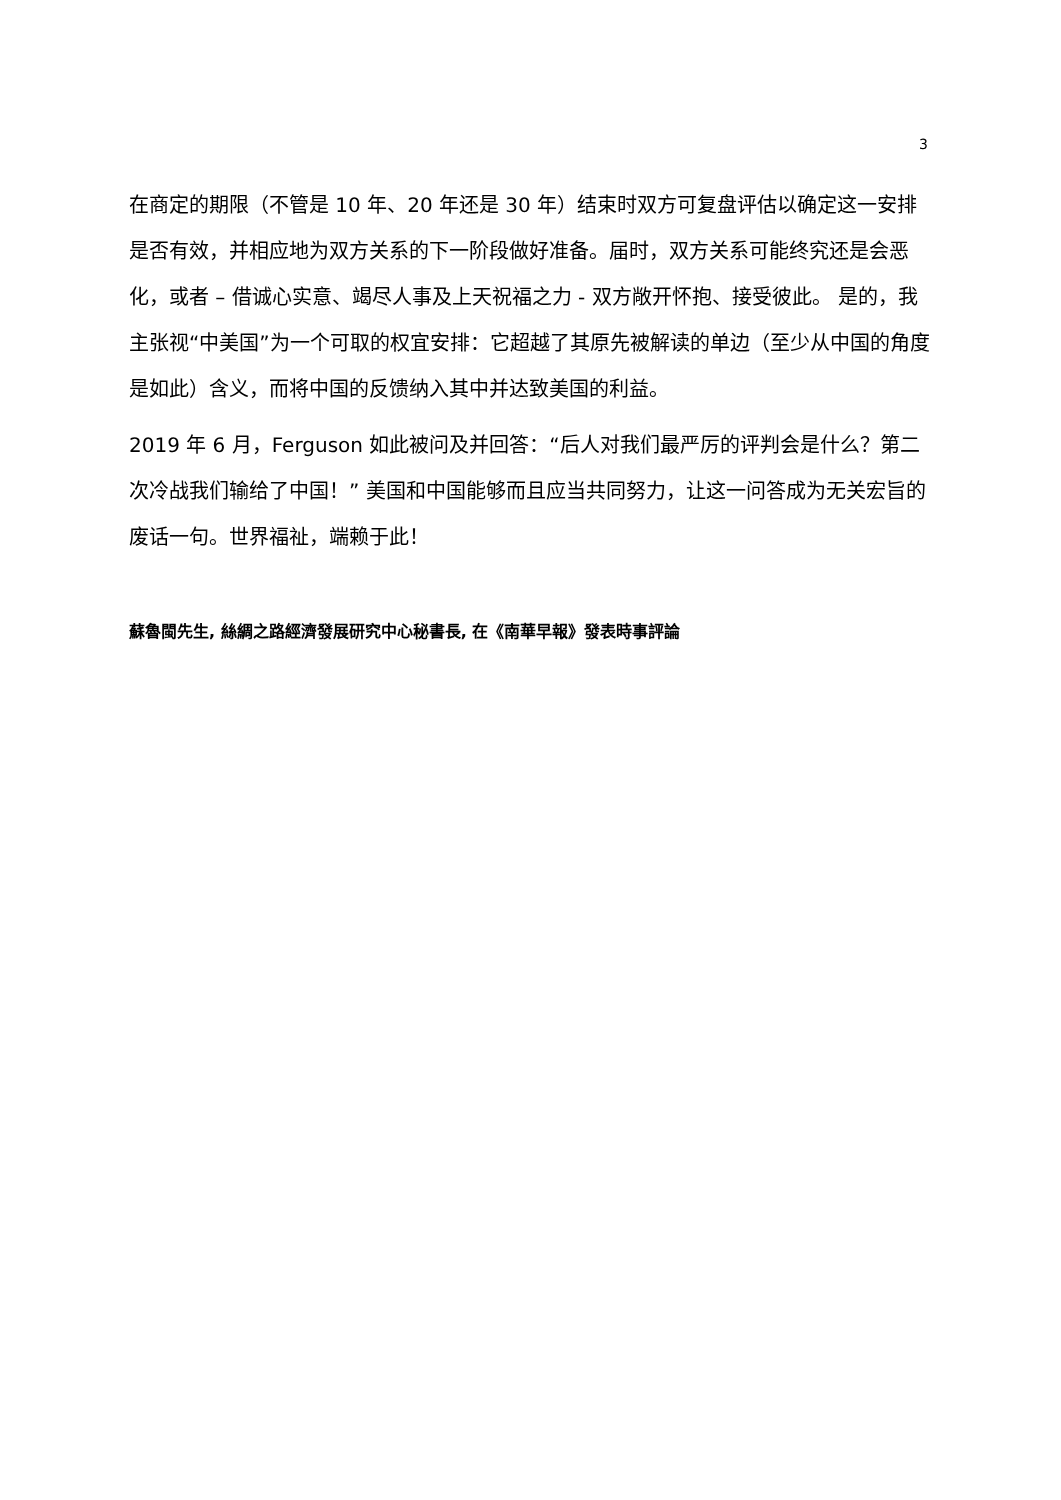3
在商定的期限（不管是 10 年、20 年还是 30 年）结束时双方可复盘评估以确定这一安排是否有效，并相应地为双方关系的下一阶段做好准备。届时，双方关系可能终究还是会恶化，或者 – 借诚心实意、竭尽人事及上天祝福之力 - 双方敞开怀抱、接受彼此。 是的，我主张视“中美国”为一个可取的权宜安排：它超越了其原先被解读的单边（至少从中国的角度是如此）含义，而将中国的反馈纳入其中并达致美国的利益。
2019 年 6 月，Ferguson 如此被问及并回答：“后人对我们最严厉的评判会是什么？第二次冷战我们输给了中国！” 美国和中国能够而且应当共同努力，让这一问答成为无关宏旨的废话一句。世界福祉，端赖于此！
蘇魯閩先生, 絲綢之路經濟發展研究中心秘書長, 在《南華早報》發表時事評論